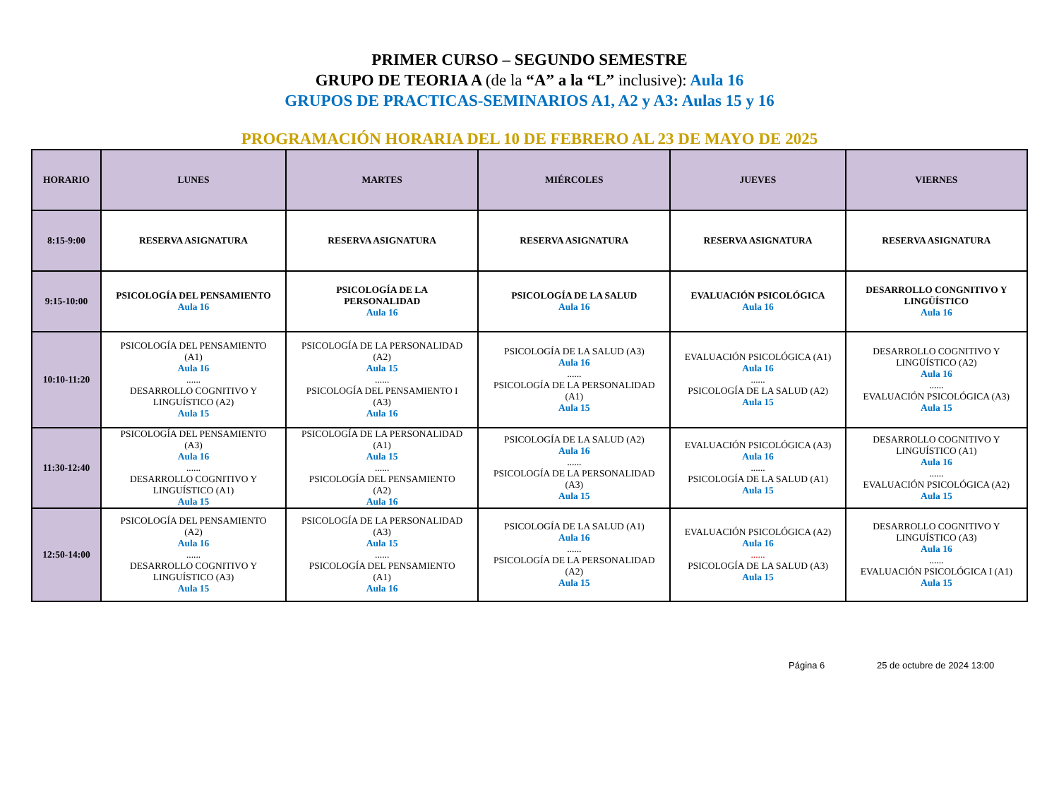PRIMER CURSO – SEGUNDO SEMESTRE
GRUPO DE TEORIA A (de la “A” a la “L” inclusive): Aula 16
GRUPOS DE PRACTICAS-SEMINARIOS A1, A2 y A3: Aulas 15 y 16
PROGRAMACIÓN HORARIA DEL 10 DE FEBRERO AL 23 DE MAYO DE 2025
| HORARIO | LUNES | MARTES | MIÉRCOLES | JUEVES | VIERNES |
| --- | --- | --- | --- | --- | --- |
| 8:15-9:00 | RESERVA ASIGNATURA | RESERVA ASIGNATURA | RESERVA ASIGNATURA | RESERVA ASIGNATURA | RESERVA ASIGNATURA |
| 9:15-10:00 | PSICOLOGÍA DEL PENSAMIENTO Aula 16 | PSICOLOGÍA DE LA PERSONALIDAD Aula 16 | PSICOLOGÍA DE LA SALUD Aula 16 | EVALUACIÓN PSICOLÓGICA Aula 16 | DESARROLLO CONGNITIVO Y LINGÜÍSTICO Aula 16 |
| 10:10-11:20 | PSICOLOGÍA DEL PENSAMIENTO (A1) Aula 16 ...... DESARROLLO COGNITIVO Y LINGUÍSTICO (A2) Aula 15 | PSICOLOGÍA DE LA PERSONALIDAD (A2) Aula 15 ...... PSICOLOGÍA DEL PENSAMIENTO I (A3) Aula 16 | PSICOLOGÍA DE LA SALUD (A3) Aula 16 ...... PSICOLOGÍA DE LA PERSONALIDAD (A1) Aula 15 | EVALUACIÓN PSICOLÓGICA (A1) Aula 16 ...... PSICOLOGÍA DE LA SALUD (A2) Aula 15 | DESARROLLO COGNITIVO Y LINGÜÍSTICO (A2) Aula 16 ...... EVALUACIÓN PSICOLÓGICA (A3) Aula 15 |
| 11:30-12:40 | PSICOLOGÍA DEL PENSAMIENTO (A3) Aula 16 ...... DESARROLLO COGNITIVO Y LINGUÍSTICO (A1) Aula 15 | PSICOLOGÍA DE LA PERSONALIDAD (A1) Aula 15 ...... PSICOLOGÍA DEL PENSAMIENTO (A2) Aula 16 | PSICOLOGÍA DE LA SALUD (A2) Aula 16 ...... PSICOLOGÍA DE LA PERSONALIDAD (A3) Aula 15 | EVALUACIÓN PSICOLÓGICA (A3) Aula 16 ...... PSICOLOGÍA DE LA SALUD (A1) Aula 15 | DESARROLLO COGNITIVO Y LINGUÍSTICO (A1) Aula 16 ...... EVALUACIÓN PSICOLÓGICA (A2) Aula 15 |
| 12:50-14:00 | PSICOLOGÍA DEL PENSAMIENTO (A2) Aula 16 ...... DESARROLLO COGNITIVO Y LINGUÍSTICO (A3) Aula 15 | PSICOLOGÍA DE LA PERSONALIDAD (A3) Aula 15 ...... PSICOLOGÍA DEL PENSAMIENTO (A1) Aula 16 | PSICOLOGÍA DE LA SALUD (A1) Aula 16 ...... PSICOLOGÍA DE LA PERSONALIDAD (A2) Aula 15 | EVALUACIÓN PSICOLÓGICA (A2) Aula 16 ...... PSICOLOGÍA DE LA SALUD (A3) Aula 15 | DESARROLLO COGNITIVO Y LINGUÍSTICO (A3) Aula 16 ...... EVALUACIÓN PSICOLÓGICA I (A1) Aula 15 |
Página 6 25 de octubre de 2024 13:00